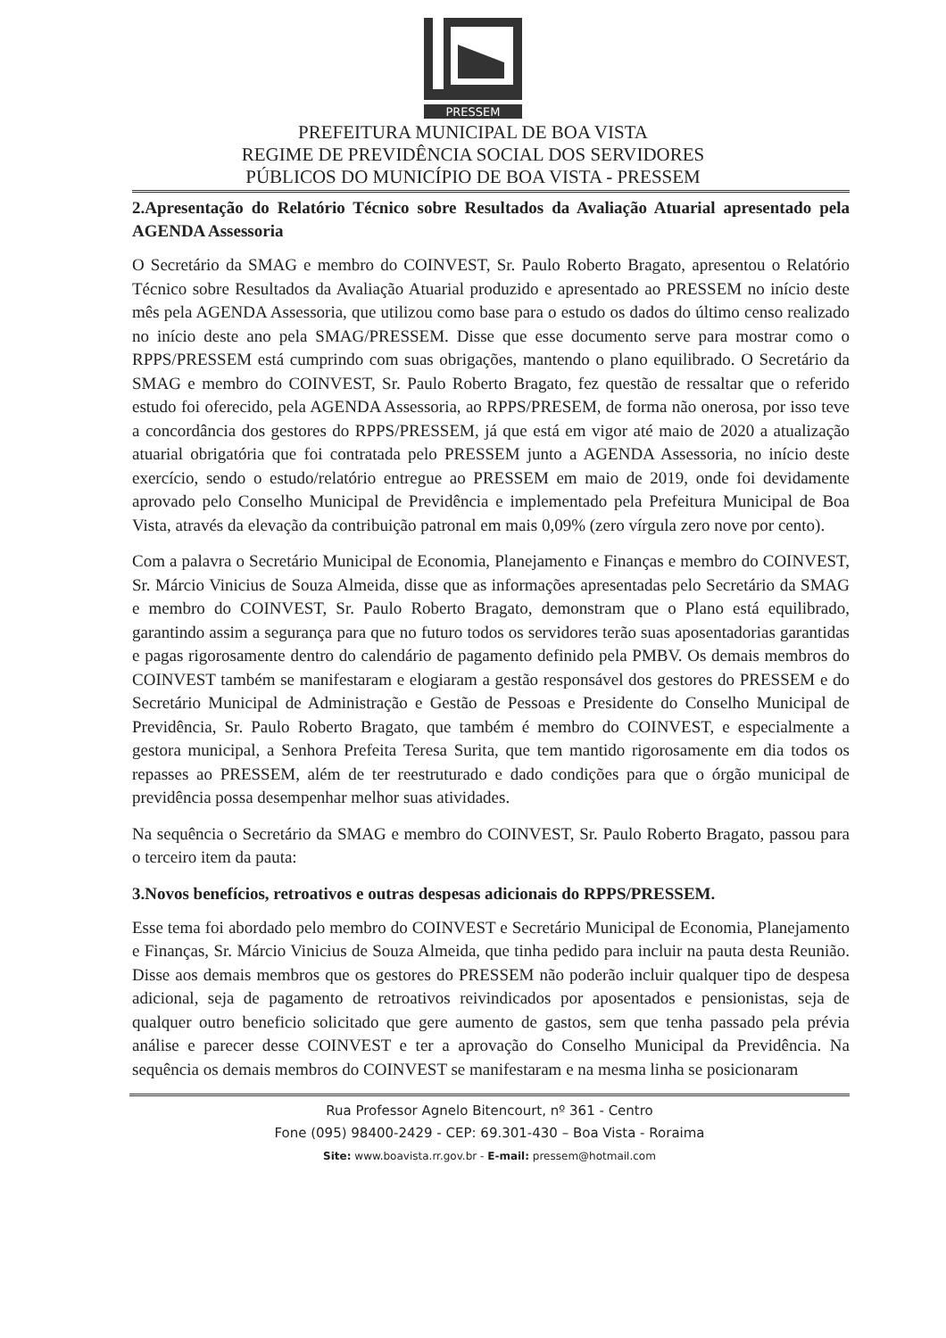PRESSEM
PREFEITURA MUNICIPAL DE BOA VISTA
REGIME DE PREVIDÊNCIA SOCIAL DOS SERVIDORES
PÚBLICOS DO MUNICÍPIO DE BOA VISTA - PRESSEM
2.Apresentação do Relatório Técnico sobre Resultados da Avaliação Atuarial apresentado pela AGENDA Assessoria
O Secretário da SMAG e membro do COINVEST, Sr. Paulo Roberto Bragato, apresentou o Relatório Técnico sobre Resultados da Avaliação Atuarial produzido e apresentado ao PRESSEM no início deste mês pela AGENDA Assessoria, que utilizou como base para o estudo os dados do último censo realizado no início deste ano pela SMAG/PRESSEM. Disse que esse documento serve para mostrar como o RPPS/PRESSEM está cumprindo com suas obrigações, mantendo o plano equilibrado. O Secretário da SMAG e membro do COINVEST, Sr. Paulo Roberto Bragato, fez questão de ressaltar que o referido estudo foi oferecido, pela AGENDA Assessoria, ao RPPS/PRESEM, de forma não onerosa, por isso teve a concordância dos gestores do RPPS/PRESSEM, já que está em vigor até maio de 2020 a atualização atuarial obrigatória que foi contratada pelo PRESSEM junto a AGENDA Assessoria, no início deste exercício, sendo o estudo/relatório entregue ao PRESSEM em maio de 2019, onde foi devidamente aprovado pelo Conselho Municipal de Previdência e implementado pela Prefeitura Municipal de Boa Vista, através da elevação da contribuição patronal em mais 0,09% (zero vírgula zero nove por cento).
Com a palavra o Secretário Municipal de Economia, Planejamento e Finanças e membro do COINVEST, Sr. Márcio Vinicius de Souza Almeida, disse que as informações apresentadas pelo Secretário da SMAG e membro do COINVEST, Sr. Paulo Roberto Bragato, demonstram que o Plano está equilibrado, garantindo assim a segurança para que no futuro todos os servidores terão suas aposentadorias garantidas e pagas rigorosamente dentro do calendário de pagamento definido pela PMBV. Os demais membros do COINVEST também se manifestaram e elogiaram a gestão responsável dos gestores do PRESSEM e do Secretário Municipal de Administração e Gestão de Pessoas e Presidente do Conselho Municipal de Previdência, Sr. Paulo Roberto Bragato, que também é membro do COINVEST, e especialmente a gestora municipal, a Senhora Prefeita Teresa Surita, que tem mantido rigorosamente em dia todos os repasses ao PRESSEM, além de ter reestruturado e dado condições para que o órgão municipal de previdência possa desempenhar melhor suas atividades.
Na sequência o Secretário da SMAG e membro do COINVEST, Sr. Paulo Roberto Bragato, passou para o terceiro item da pauta:
3.Novos benefícios, retroativos e outras despesas adicionais do RPPS/PRESSEM.
Esse tema foi abordado pelo membro do COINVEST e Secretário Municipal de Economia, Planejamento e Finanças, Sr. Márcio Vinicius de Souza Almeida, que tinha pedido para incluir na pauta desta Reunião. Disse aos demais membros que os gestores do PRESSEM não poderão incluir qualquer tipo de despesa adicional, seja de pagamento de retroativos reivindicados por aposentados e pensionistas, seja de qualquer outro beneficio solicitado que gere aumento de gastos, sem que tenha passado pela prévia análise e parecer desse COINVEST e ter a aprovação do Conselho Municipal da Previdência. Na sequência os demais membros do COINVEST se manifestaram e na mesma linha se posicionaram
Rua Professor Agnelo Bitencourt, nº 361 - Centro
Fone (095) 98400-2429 - CEP: 69.301-430 – Boa Vista - Roraima
Site: www.boavista.rr.gov.br - E-mail: pressem@hotmail.com